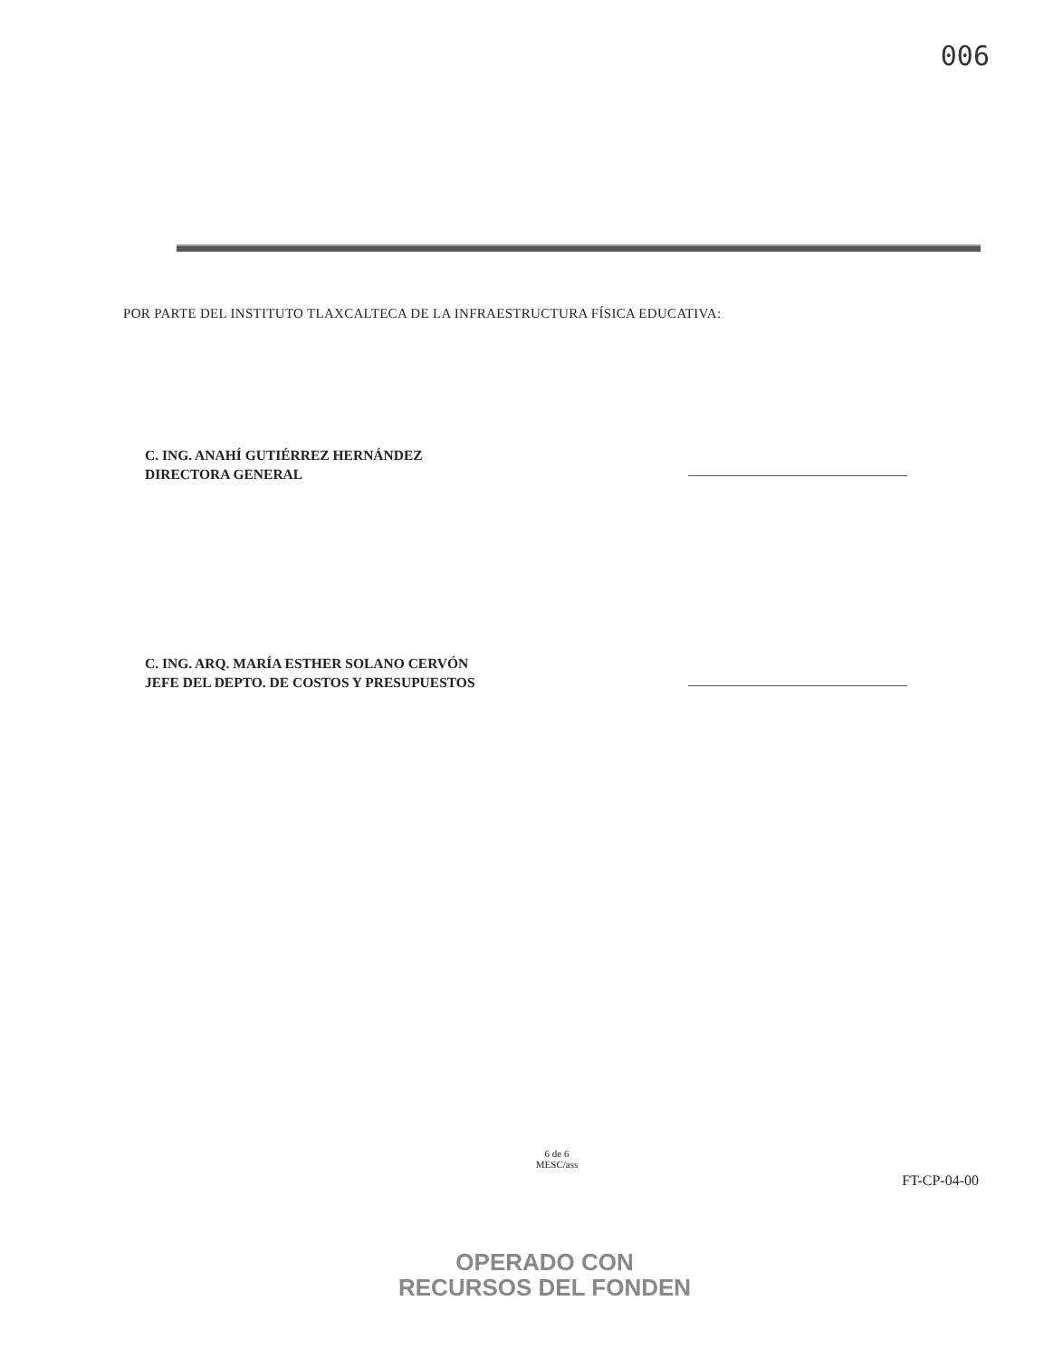006
POR PARTE DEL INSTITUTO TLAXCALTECA DE LA INFRAESTRUCTURA FÍSICA EDUCATIVA:
C. ING. ANAHÍ GUTIÉRREZ HERNÁNDEZ
DIRECTORA GENERAL
C. ING. ARQ. MARÍA ESTHER SOLANO CERVÓN
JEFE DEL DEPTO. DE COSTOS Y PRESUPUESTOS
6 de 6
MESC/ass
FT-CP-04-00
OPERADO CON
RECURSOS DEL FONDEN